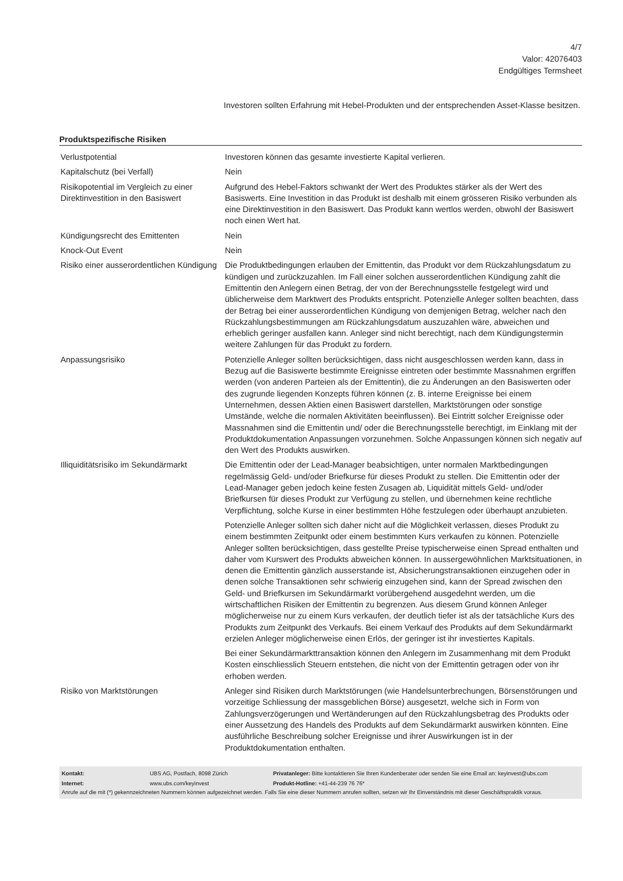4/7
Valor: 42076403
Endgültiges Termsheet
Investoren sollten Erfahrung mit Hebel-Produkten und der entsprechenden Asset-Klasse besitzen.
Produktspezifische Risiken
| Verlustpotential | Investoren können das gesamte investierte Kapital verlieren. |
| Kapitalschutz (bei Verfall) | Nein |
| Risikopotential im Vergleich zu einer Direktinvestition in den Basiswert | Aufgrund des Hebel-Faktors schwankt der Wert des Produktes stärker als der Wert des Basiswerts. Eine Investition in das Produkt ist deshalb mit einem grösseren Risiko verbunden als eine Direktinvestition in den Basiswert. Das Produkt kann wertlos werden, obwohl der Basiswert noch einen Wert hat. |
| Kündigungsrecht des Emittenten | Nein |
| Knock-Out Event | Nein |
| Risiko einer ausserordentlichen Kündigung | Die Produktbedingungen erlauben der Emittentin, das Produkt vor dem Rückzahlungsdatum zu kündigen und zurückzuzahlen. Im Fall einer solchen ausserordentlichen Kündigung zahlt die Emittentin den Anlegern einen Betrag, der von der Berechnungsstelle festgelegt wird und üblicherweise dem Marktwert des Produkts entspricht. Potenzielle Anleger sollten beachten, dass der Betrag bei einer ausserordentlichen Kündigung von demjenigen Betrag, welcher nach den Rückzahlungsbestimmungen am Rückzahlungsdatum auszuzahlen wäre, abweichen und erheblich geringer ausfallen kann. Anleger sind nicht berechtigt, nach dem Kündigungstermin weitere Zahlungen für das Produkt zu fordern. |
| Anpassungsrisiko | Potenzielle Anleger sollten berücksichtigen, dass nicht ausgeschlossen werden kann, dass in Bezug auf die Basiswerte bestimmte Ereignisse eintreten oder bestimmte Massnahmen ergriffen werden (von anderen Parteien als der Emittentin), die zu Änderungen an den Basiswerten oder des zugrunde liegenden Konzepts führen können (z. B. interne Ereignisse bei einem Unternehmen, dessen Aktien einen Basiswert darstellen, Marktstörungen oder sonstige Umstände, welche die normalen Aktivitäten beeinflussen). Bei Eintritt solcher Ereignisse oder Massnahmen sind die Emittentin und/ oder die Berechnungsstelle berechtigt, im Einklang mit der Produktdokumentation Anpassungen vorzunehmen. Solche Anpassungen können sich negativ auf den Wert des Produkts auswirken. |
| Illiquiditätsrisiko im Sekundärmarkt | Die Emittentin oder der Lead-Manager beabsichtigen, unter normalen Marktbedingungen regelmässig Geld- und/oder Briefkurse für dieses Produkt zu stellen. Die Emittentin oder der Lead-Manager geben jedoch keine festen Zusagen ab, Liquidität mittels Geld- und/oder Briefkursen für dieses Produkt zur Verfügung zu stellen, und übernehmen keine rechtliche Verpflichtung, solche Kurse in einer bestimmten Höhe festzulegen oder überhaupt anzubieten. Potenzielle Anleger sollten sich daher nicht auf die Möglichkeit verlassen, dieses Produkt zu einem bestimmten Zeitpunkt oder einem bestimmten Kurs verkaufen zu können. Potenzielle Anleger sollten berücksichtigen, dass gestellte Preise typischerweise einen Spread enthalten und daher vom Kurswert des Produkts abweichen können. In aussergewöhnlichen Marktsituationen, in denen die Emittentin gänzlich ausserstande ist, Absicherungstransaktionen einzugehen oder in denen solche Transaktionen sehr schwierig einzugehen sind, kann der Spread zwischen den Geld- und Briefkursen im Sekundärmarkt vorübergehend ausgedehnt werden, um die wirtschaftlichen Risiken der Emittentin zu begrenzen. Aus diesem Grund können Anleger möglicherweise nur zu einem Kurs verkaufen, der deutlich tiefer ist als der tatsächliche Kurs des Produkts zum Zeitpunkt des Verkaufs. Bei einem Verkauf des Produkts auf dem Sekundärmarkt erzielen Anleger möglicherweise einen Erlös, der geringer ist ihr investiertes Kapitals. Bei einer Sekundärmarkttransaktion können den Anlegern im Zusammenhang mit dem Produkt Kosten einschliesslich Steuern entstehen, die nicht von der Emittentin getragen oder von ihr erhoben werden. |
| Risiko von Marktstörungen | Anleger sind Risiken durch Marktstörungen (wie Handelsunterbrechungen, Börsenstörungen und vorzeitige Schliessung der massgeblichen Börse) ausgesetzt, welche sich in Form von Zahlungsverzögerungen und Wertänderungen auf den Rückzahlungsbetrag des Produkts oder einer Aussetzung des Handels des Produkts auf dem Sekundärmarkt auswirken könnten. Eine ausführliche Beschreibung solcher Ereignisse und ihrer Auswirkungen ist in der Produktdokumentation enthalten. |
| Kontakt: | UBS AG, Postfach, 8098 Zürich | Privatanleger: Bitte kontaktieren Sie Ihren Kundenberater oder senden Sie eine Email an: keyinvest@ubs.com |
| Internet: | www.ubs.com/keyinvest | Produkt-Hotline: +41-44-239 76 76* |
Anrufe auf die mit (*) gekennzeichneten Nummern können aufgezeichnet werden. Falls Sie eine dieser Nummern anrufen sollten, setzen wir Ihr Einverständnis mit dieser Geschäftspraktik voraus.